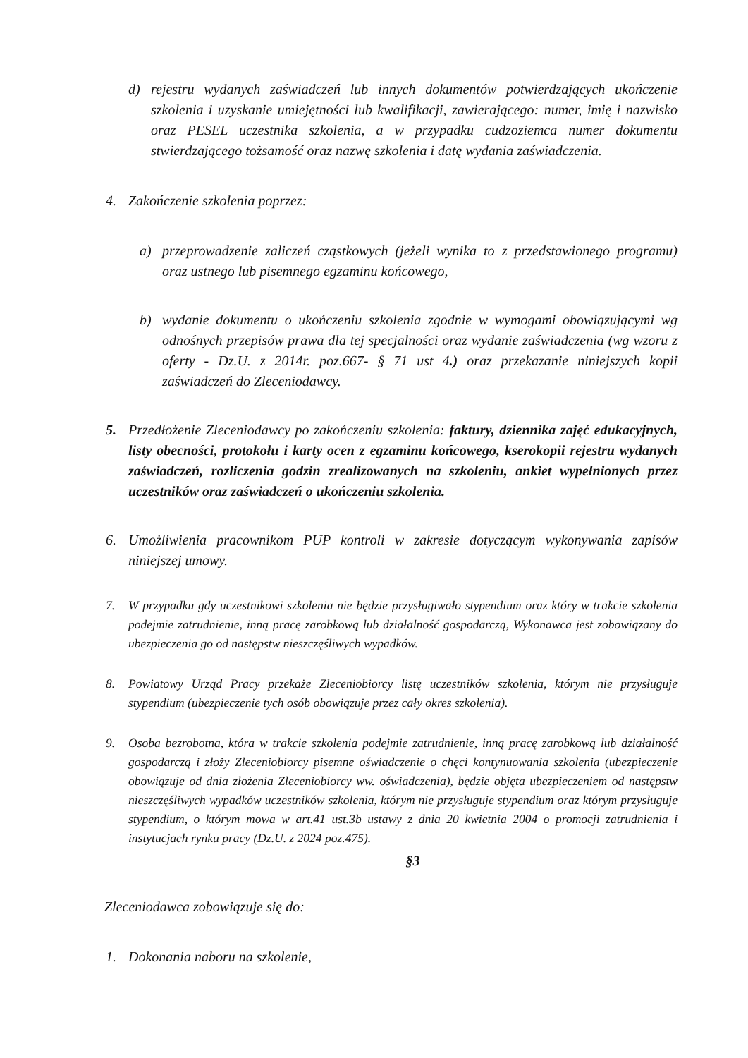d) rejestru wydanych zaświadczeń lub innych dokumentów potwierdzających ukończenie szkolenia i uzyskanie umiejętności lub kwalifikacji, zawierającego: numer, imię i nazwisko oraz PESEL uczestnika szkolenia, a w przypadku cudzoziemca numer dokumentu stwierdzającego tożsamość oraz nazwę szkolenia i datę wydania zaświadczenia.
4. Zakończenie szkolenia poprzez:
a) przeprowadzenie zaliczeń cząstkowych (jeżeli wynika to z przedstawionego programu) oraz ustnego lub pisemnego egzaminu końcowego,
b) wydanie dokumentu o ukończeniu szkolenia zgodnie w wymogami obowiązującymi wg odnośnych przepisów prawa dla tej specjalności oraz wydanie zaświadczenia (wg wzoru z oferty - Dz.U. z 2014r. poz.667- § 71 ust 4.) oraz przekazanie niniejszych kopii zaświadczeń do Zleceniodawcy.
5. Przedłożenie Zleceniodawcy po zakończeniu szkolenia: faktury, dziennika zajęć edukacyjnych, listy obecności, protokołu i karty ocen z egzaminu końcowego, kserokopii rejestru wydanych zaświadczeń, rozliczenia godzin zrealizowanych na szkoleniu, ankiet wypełnionych przez uczestników oraz zaświadczeń o ukończeniu szkolenia.
6. Umożliwienia pracownikom PUP kontroli w zakresie dotyczącym wykonywania zapisów niniejszej umowy.
7. W przypadku gdy uczestnikowi szkolenia nie będzie przysługiwało stypendium oraz który w trakcie szkolenia podejmie zatrudnienie, inną pracę zarobkową lub działalność gospodarczą, Wykonawca jest zobowiązany do ubezpieczenia go od następstw nieszczęśliwych wypadków.
8. Powiatowy Urząd Pracy przekaże Zleceniobiorcy listę uczestników szkolenia, którym nie przysługuje stypendium (ubezpieczenie tych osób obowiązuje przez cały okres szkolenia).
9. Osoba bezrobotna, która w trakcie szkolenia podejmie zatrudnienie, inną pracę zarobkową lub działalność gospodarczą i złoży Zleceniobiorcy pisemne oświadczenie o chęci kontynuowania szkolenia (ubezpieczenie obowiązuje od dnia złożenia Zleceniobiorcy ww. oświadczenia), będzie objęta ubezpieczeniem od następstw nieszczęśliwych wypadków uczestników szkolenia, którym nie przysługuje stypendium oraz którym przysługuje stypendium, o którym mowa w art.41 ust.3b ustawy z dnia 20 kwietnia 2004 o promocji zatrudnienia i instytucjach rynku pracy (Dz.U. z 2024 poz.475).
§3
Zleceniodawca zobowiązuje się do:
1. Dokonania naboru na szkolenie,